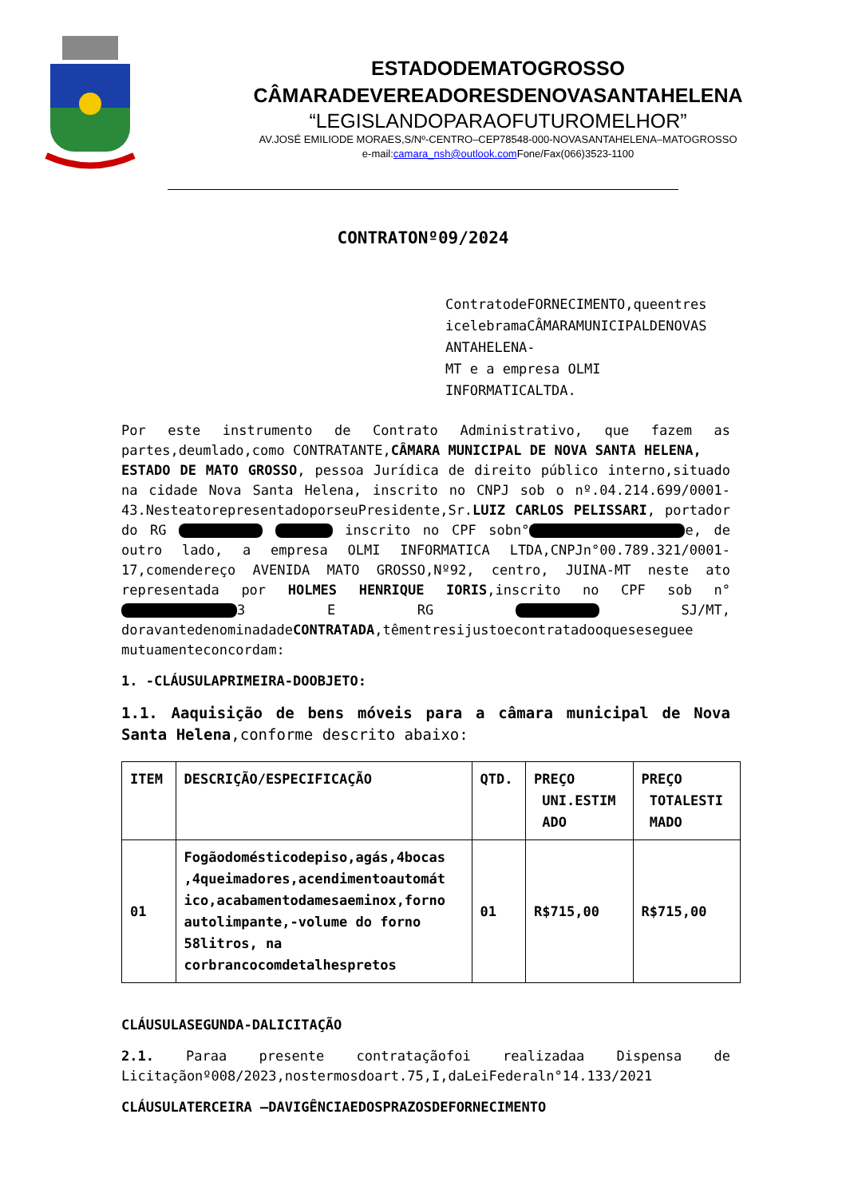ESTADODEMATOGROSSO
CÂMARADEVEREADORESDENOVASANTAHELENA
“LEGISLANDOPARAOFUTUROMELHOR”
AV.JOSÉ EMILIODE MORAES,S/Nº-CENTRO–CEP78548-000-NOVASANTAHELENA–MATOGROSSO
e-mail:camara_nsh@outlook.com Fone/Fax(066)3523-1100
CONTRATONº09/2024
ContratodeFORNECIMENTO,queentres icelebramaCÂMARAMUNICIPALDENOVAS ANTAHELENA-
MT e a empresa OLMI INFORMATICALTDA.
Por este instrumento de Contrato Administrativo, que fazem as partes,deumlado,como CONTRATANTE,CÂMARA MUNICIPAL DE NOVA SANTA HELENA,
ESTADO DE MATO GROSSO, pessoa Jurídica de direito público interno,situado na cidade Nova Santa Helena, inscrito no CNPJ sob o nº.04.214.699/0001-43.NesteatorepresentadoporseuPresidente,Sr.LUIZ CARLOS PELISSARI, portador do RG inscrito no CPF sobn° e, de outro lado, a empresa OLMI INFORMATICA LTDA,CNPJn°00.789.321/0001-17,comendereço AVENIDA MATO GROSSO,Nº92, centro, JUINA-MT neste ato representada por HOLMES HENRIQUE IORIS,inscrito no CPF sob n° 3 E RG SJ/MT, doravantedenominadadeCONTRATADA,têmentresijustoecontratadooqueseseguee mutuamenteconcordam:
1. -CLÁUSULAPRIMEIRA-DOOBJETO:
1.1. Aaquisição de bens móveis para a câmara municipal de Nova Santa Helena,conforme descrito abaixo:
| ITEM | DESCRIÇÃO/ESPECIFICAÇÃO | QTD. | PREÇO UNI.ESTIM ADO | PREÇO TOTALESTI MADO |
| --- | --- | --- | --- | --- |
| 01 | Fogãodomésticodepiso,agás,4bocas ,4queimadores,acendimentoautomát ico,acabamentodamesaeminox,forno autolimpante,-volume do forno 58litros, na corbrancocomdetalhespretos | 01 | R$715,00 | R$715,00 |
CLÁUSULASEGUNDA-DALICITAÇÃO
2.1. Paraa presente contrataçãofoi realizadaa Dispensa de Licitaçãonº008/2023,nostermosdoart.75,I,daLeiFederaln°14.133/2021
CLÁUSULATERCEIRA –DAVIGÊNCIAEDOSPRAZOSDEFORNECIMENTO